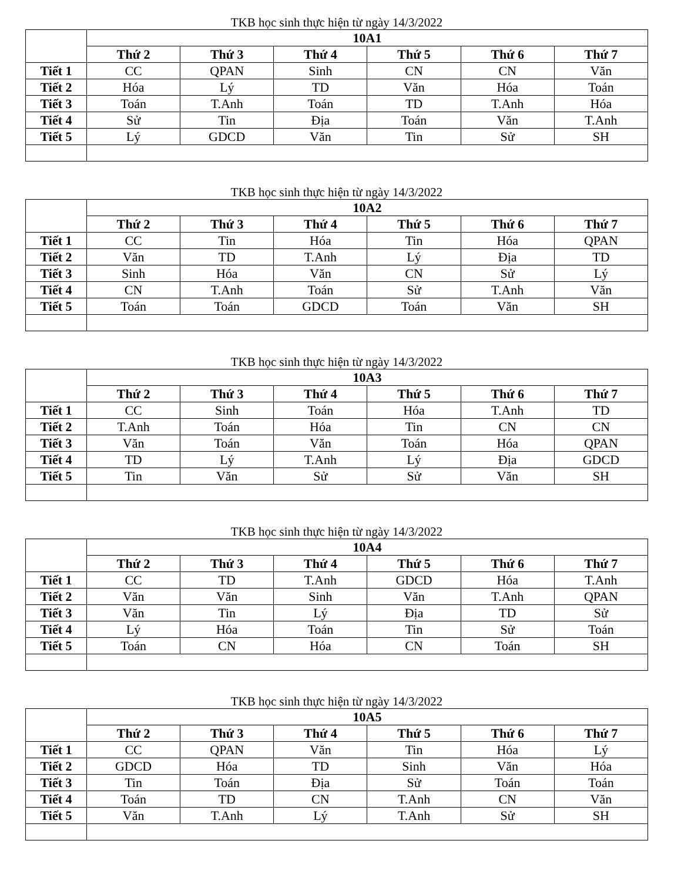TKB học sinh thực hiện từ ngày 14/3/2022
| | 10A1 | | | | | |
| | Thứ 2 | Thứ 3 | Thứ 4 | Thứ 5 | Thứ 6 | Thứ 7 |
| Tiết 1 | CC | QPAN | Sinh | CN | CN | Văn |
| Tiết 2 | Hóa | Lý | TD | Văn | Hóa | Toán |
| Tiết 3 | Toán | T.Anh | Toán | TD | T.Anh | Hóa |
| Tiết 4 | Sử | Tin | Địa | Toán | Văn | T.Anh |
| Tiết 5 | Lý | GDCD | Văn | Tin | Sử | SH |
TKB học sinh thực hiện từ ngày 14/3/2022
| | 10A2 | | | | | |
| | Thứ 2 | Thứ 3 | Thứ 4 | Thứ 5 | Thứ 6 | Thứ 7 |
| Tiết 1 | CC | Tin | Hóa | Tin | Hóa | QPAN |
| Tiết 2 | Văn | TD | T.Anh | Lý | Địa | TD |
| Tiết 3 | Sinh | Hóa | Văn | CN | Sử | Lý |
| Tiết 4 | CN | T.Anh | Toán | Sử | T.Anh | Văn |
| Tiết 5 | Toán | Toán | GDCD | Toán | Văn | SH |
TKB học sinh thực hiện từ ngày 14/3/2022
| | 10A3 | | | | | |
| | Thứ 2 | Thứ 3 | Thứ 4 | Thứ 5 | Thứ 6 | Thứ 7 |
| Tiết 1 | CC | Sinh | Toán | Hóa | T.Anh | TD |
| Tiết 2 | T.Anh | Toán | Hóa | Tin | CN | CN |
| Tiết 3 | Văn | Toán | Văn | Toán | Hóa | QPAN |
| Tiết 4 | TD | Lý | T.Anh | Lý | Địa | GDCD |
| Tiết 5 | Tin | Văn | Sử | Sử | Văn | SH |
TKB học sinh thực hiện từ ngày 14/3/2022
| | 10A4 | | | | | |
| | Thứ 2 | Thứ 3 | Thứ 4 | Thứ 5 | Thứ 6 | Thứ 7 |
| Tiết 1 | CC | TD | T.Anh | GDCD | Hóa | T.Anh |
| Tiết 2 | Văn | Văn | Sinh | Văn | T.Anh | QPAN |
| Tiết 3 | Văn | Tin | Lý | Địa | TD | Sử |
| Tiết 4 | Lý | Hóa | Toán | Tin | Sử | Toán |
| Tiết 5 | Toán | CN | Hóa | CN | Toán | SH |
TKB học sinh thực hiện từ ngày 14/3/2022
| | 10A5 | | | | | |
| | Thứ 2 | Thứ 3 | Thứ 4 | Thứ 5 | Thứ 6 | Thứ 7 |
| Tiết 1 | CC | QPAN | Văn | Tin | Hóa | Lý |
| Tiết 2 | GDCD | Hóa | TD | Sinh | Văn | Hóa |
| Tiết 3 | Tin | Toán | Địa | Sử | Toán | Toán |
| Tiết 4 | Toán | TD | CN | T.Anh | CN | Văn |
| Tiết 5 | Văn | T.Anh | Lý | T.Anh | Sử | SH |